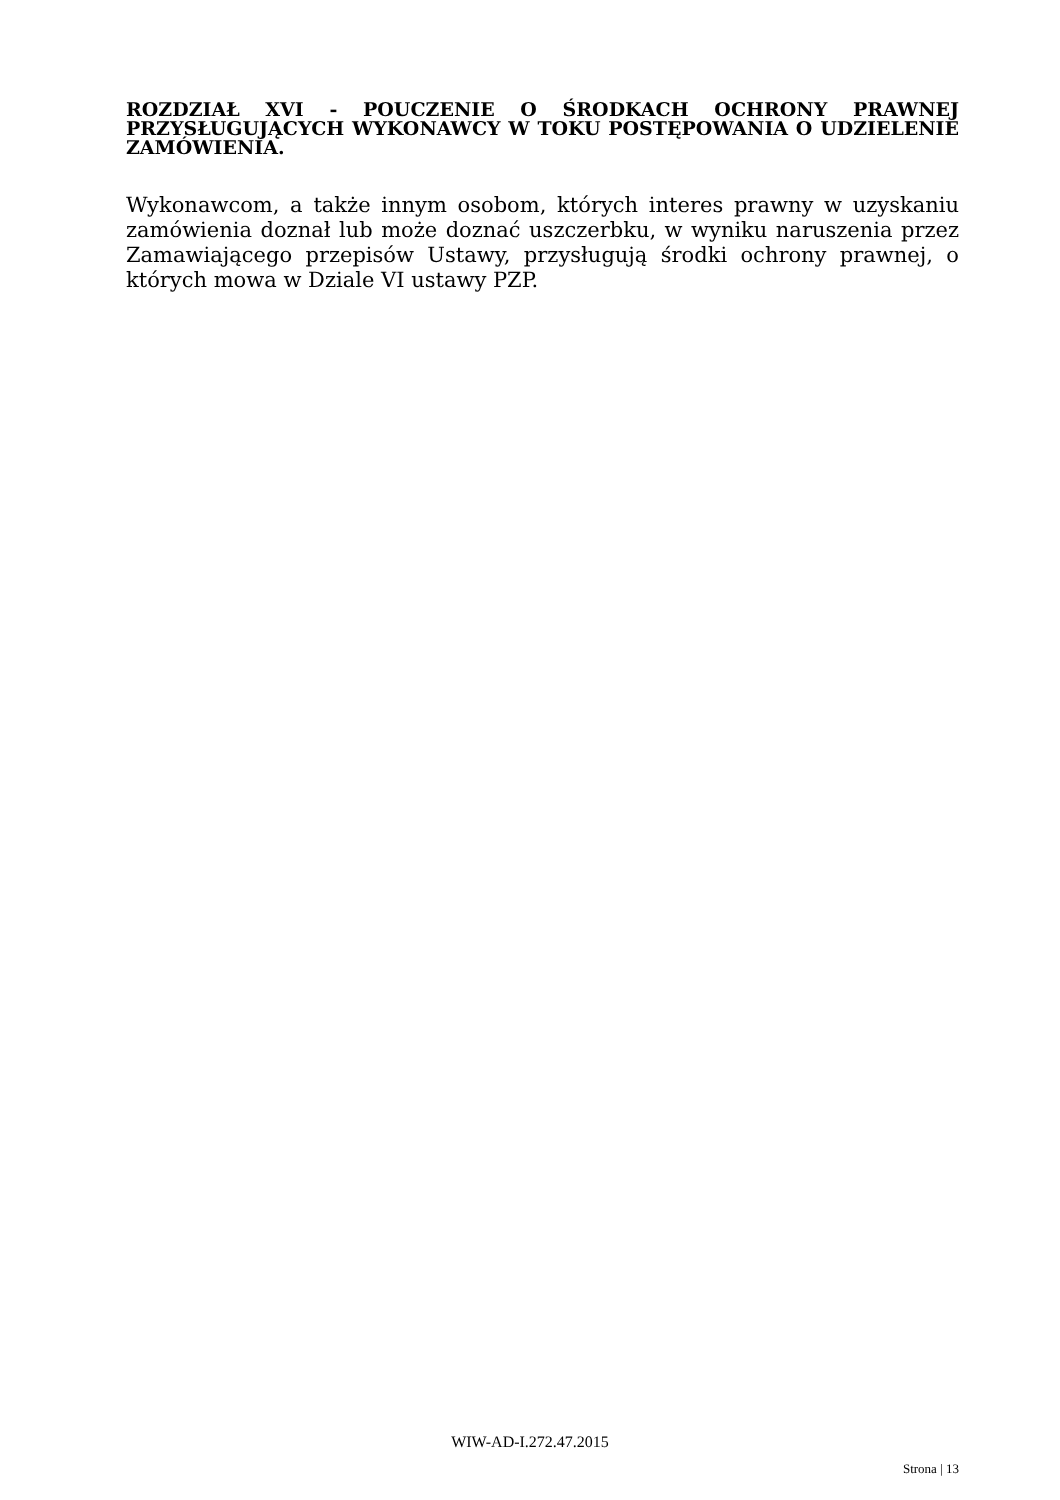ROZDZIAŁ XVI - POUCZENIE O ŚRODKACH OCHRONY PRAWNEJ PRZYSŁUGUJĄCYCH WYKONAWCY W TOKU POSTĘPOWANIA O UDZIELENIE ZAMÓWIENIA.
Wykonawcom, a także innym osobom, których interes prawny w uzyskaniu zamówienia doznał lub może doznać uszczerbku, w wyniku naruszenia przez Zamawiającego przepisów Ustawy, przysługują środki ochrony prawnej, o których mowa w Dziale VI ustawy PZP.
WIW-AD-I.272.47.2015
Strona | 13